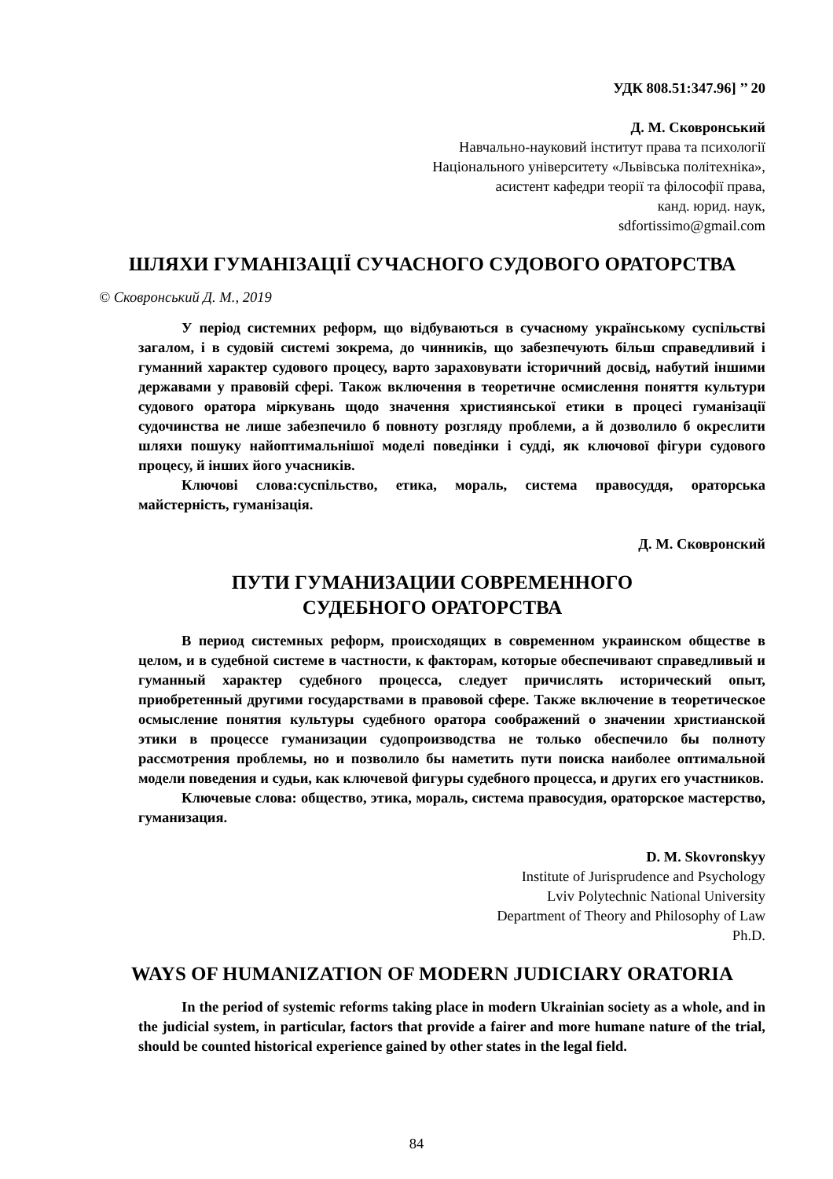УДК 808.51:347.96] ’’ 20
Д. М. Сковронський
Навчально-науковий інститут права та психології
Національного університету «Львівська політехніка»,
асистент кафедри теорії та філософії права,
канд. юрид. наук,
sdfortissimo@gmail.com
ШЛЯХИ ГУМАНІЗАЦІЇ СУЧАСНОГО СУДОВОГО ОРАТОРСТВА
© Сковронський Д. М., 2019
У період системних реформ, що відбуваються в сучасному українському суспільстві загалом, і в судовій системі зокрема, до чинників, що забезпечують більш справедливий і гуманний характер судового процесу, варто зараховувати історичний досвід, набутий іншими державами у правовій сфері. Також включення в теоретичне осмислення поняття культури судового оратора міркувань щодо значення християнської етики в процесі гуманізації судочинства не лише забезпечило б повноту розгляду проблеми, а й дозволило б окреслити шляхи пошуку найоптимальнішої моделі поведінки і судді, як ключової фігури судового процесу, й інших його учасників.
Ключові слова:суспільство, етика, мораль, система правосуддя, ораторська майстерність, гуманізація.
Д. М. Сковронский
ПУТИ ГУМАНИЗАЦИИ СОВРЕМЕННОГО
СУДЕБНОГО ОРАТОРСТВА
В период системных реформ, происходящих в современном украинском обществе в целом, и в судебной системе в частности, к факторам, которые обеспечивают справедливый и гуманный характер судебного процесса, следует причислять исторический опыт, приобретенный другими государствами в правовой сфере. Также включение в теоретическое осмысление понятия культуры судебного оратора соображений о значении христианской этики в процессе гуманизации судопроизводства не только обеспечило бы полноту рассмотрения проблемы, но и позволило бы наметить пути поиска наиболее оптимальной модели поведения и судьи, как ключевой фигуры судебного процесса, и других его участников.
Ключевые слова: общество, этика, мораль, система правосудия, ораторское мастерство, гуманизация.
D. M. Skovronskyy
Institute of Jurisprudence and Psychology
Lviv Polytechnic National University
Department of Theory and Philosophy of Law
Ph.D.
WAYS OF HUMANIZATION OF MODERN JUDICIARY ORATORIA
In the period of systemic reforms taking place in modern Ukrainian society as a whole, and in the judicial system, in particular, factors that provide a fairer and more humane nature of the trial, should be counted historical experience gained by other states in the legal field.
84